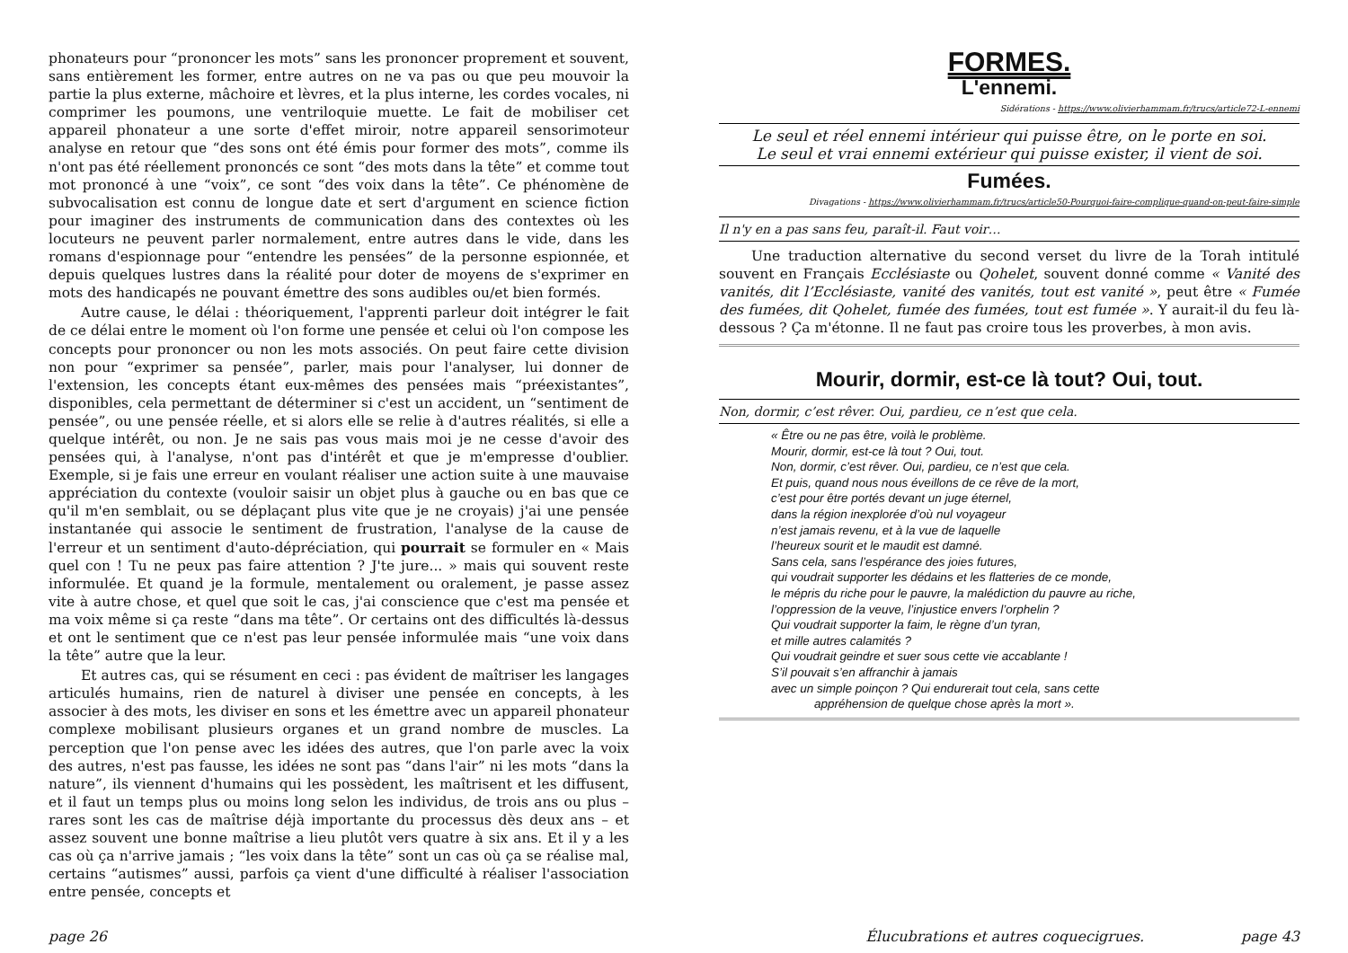phonateurs pour “prononcer les mots” sans les prononcer proprement et souvent, sans entièrement les former, entre autres on ne va pas ou que peu mouvoir la partie la plus externe, mâchoire et lèvres, et la plus interne, les cordes vocales, ni comprimer les poumons, une ventriloquie muette. Le fait de mobiliser cet appareil phonateur a une sorte d'effet miroir, notre appareil sensorimoteur analyse en retour que “des sons ont été émis pour former des mots”, comme ils n'ont pas été réellement prononcés ce sont “des mots dans la tête” et comme tout mot prononcé à une “voix”, ce sont “des voix dans la tête”. Ce phénomène de subvocalisation est connu de longue date et sert d'argument en science fiction pour imaginer des instruments de communication dans des contextes où les locuteurs ne peuvent parler normalement, entre autres dans le vide, dans les romans d'espionnage pour “entendre les pensées” de la personne espionnée, et depuis quelques lustres dans la réalité pour doter de moyens de s'exprimer en mots des handicapés ne pouvant émettre des sons audibles ou/et bien formés.
Autre cause, le délai : théoriquement, l'apprenti parleur doit intégrer le fait de ce délai entre le moment où l'on forme une pensée et celui où l'on compose les concepts pour prononcer ou non les mots associés. On peut faire cette division non pour “exprimer sa pensée”, parler, mais pour l'analyser, lui donner de l'extension, les concepts étant eux-mêmes des pensées mais “préexistantes”, disponibles, cela permettant de déterminer si c'est un accident, un “sentiment de pensée”, ou une pensée réelle, et si alors elle se relie à d'autres réalités, si elle a quelque intérêt, ou non. Je ne sais pas vous mais moi je ne cesse d'avoir des pensées qui, à l'analyse, n'ont pas d'intérêt et que je m'empresse d'oublier. Exemple, si je fais une erreur en voulant réaliser une action suite à une mauvaise appréciation du contexte (vouloir saisir un objet plus à gauche ou en bas que ce qu'il m'en semblait, ou se déplaçant plus vite que je ne croyais) j'ai une pensée instantanée qui associe le sentiment de frustration, l'analyse de la cause de l'erreur et un sentiment d'auto-dépréciation, qui pourrait se formuler en « Mais quel con ! Tu ne peux pas faire attention ? J'te jure... » mais qui souvent reste informulée. Et quand je la formule, mentalement ou oralement, je passe assez vite à autre chose, et quel que soit le cas, j'ai conscience que c'est ma pensée et ma voix même si ça reste “dans ma tête”. Or certains ont des difficultés là-dessus et ont le sentiment que ce n'est pas leur pensée informulée mais “une voix dans la tête” autre que la leur.
Et autres cas, qui se résument en ceci : pas évident de maîtriser les langages articulés humains, rien de naturel à diviser une pensée en concepts, à les associer à des mots, les diviser en sons et les émettre avec un appareil phonateur complexe mobilisant plusieurs organes et un grand nombre de muscles. La perception que l'on pense avec les idées des autres, que l'on parle avec la voix des autres, n'est pas fausse, les idées ne sont pas “dans l'air” ni les mots “dans la nature”, ils viennent d'humains qui les possèdent, les maîtrisent et les diffusent, et il faut un temps plus ou moins long selon les individus, de trois ans ou plus – rares sont les cas de maîtrise déjà importante du processus dès deux ans – et assez souvent une bonne maîtrise a lieu plutôt vers quatre à six ans. Et il y a les cas où ça n'arrive jamais ; “les voix dans la tête” sont un cas où ça se réalise mal, certains “autismes” aussi, parfois ça vient d'une difficulté à réaliser l'association entre pensée, concepts et
FORMES.
L'ennemi.
Sidérations - https://www.olivierhammam.fr/trucs/article72-L-ennemi
Le seul et réel ennemi intérieur qui puisse être, on le porte en soi.
Le seul et vrai ennemi extérieur qui puisse exister, il vient de soi.
Fumées.
Divagations - https://www.olivierhammam.fr/trucs/article50-Pourquoi-faire-complique-quand-on-peut-faire-simple
Il n'y en a pas sans feu, paraît-il. Faut voir…
Une traduction alternative du second verset du livre de la Torah intitulé souvent en Français Ecclésiaste ou Qohelet, souvent donné comme « Vanité des vanités, dit l’Ecclésiaste, vanité des vanités, tout est vanité », peut être « Fumée des fumées, dit Qohelet, fumée des fumées, tout est fumée ». Y aurait-il du feu là-dessous ? Ça m'étonne. Il ne faut pas croire tous les proverbes, à mon avis.
Mourir, dormir, est-ce là tout? Oui, tout.
Non, dormir, c’est rêver. Oui, pardieu, ce n’est que cela.
« Être ou ne pas être, voilà le problème.
Mourir, dormir, est-ce là tout ? Oui, tout.
Non, dormir, c’est rêver. Oui, pardieu, ce n’est que cela.
Et puis, quand nous nous éveillons de ce rêve de la mort,
c’est pour être portés devant un juge éternel,
dans la région inexplorée d’où nul voyageur
n’est jamais revenu, et à la vue de laquelle
l’heureux sourit et le maudit est damné.
Sans cela, sans l’espérance des joies futures,
qui voudrait supporter les dédains et les flatteries de ce monde,
le mépris du riche pour le pauvre, la malédiction du pauvre au riche,
l’oppression de la veuve, l’injustice envers l’orphelin ?
Qui voudrait supporter la faim, le règne d’un tyran,
et mille autres calamités ?
Qui voudrait geindre et suer sous cette vie accablante !
S’il pouvait s’en affranchir à jamais
avec un simple poinçon ? Qui endurerait tout cela, sans cette
appréhension de quelque chose après la mort ».
page 26 Élucubrations et autres coquecigrues. page 43